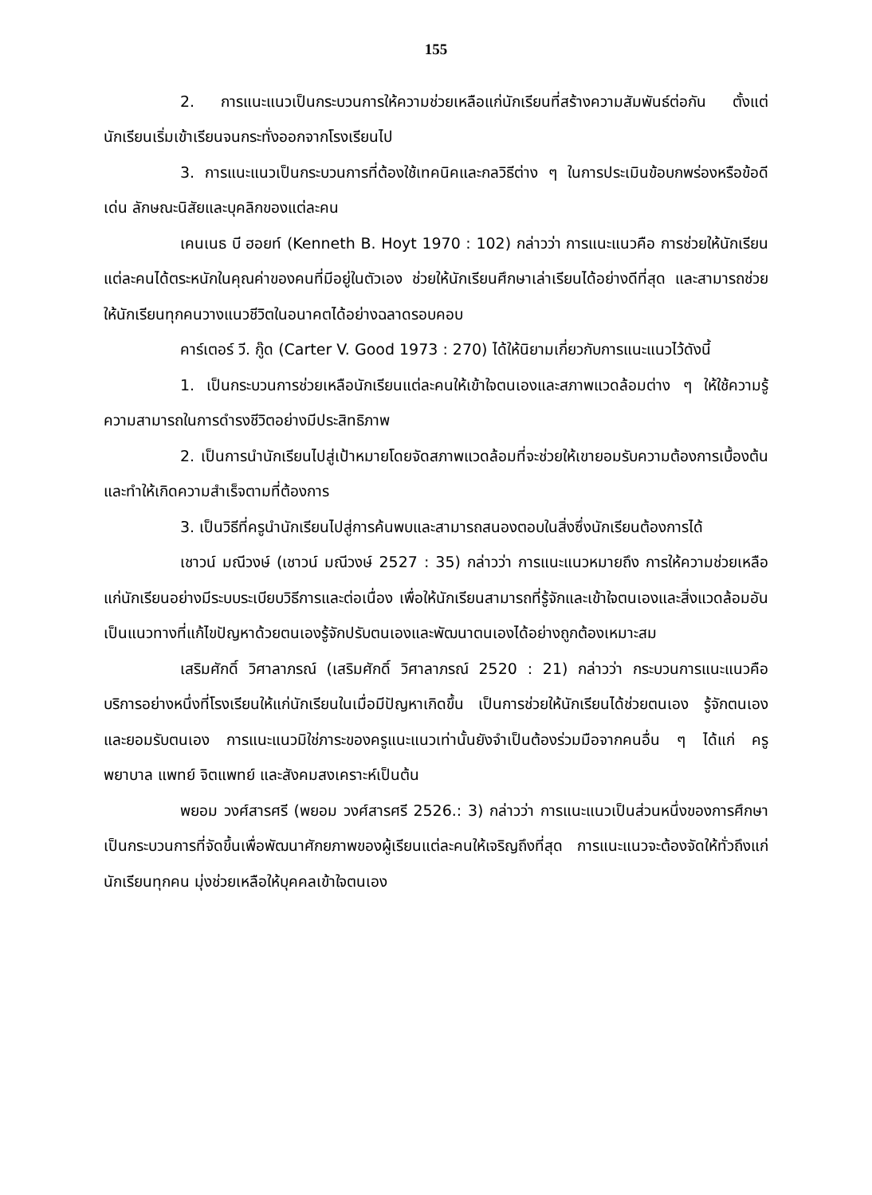155
2. การแนะแนวเป็นกระบวนการให้ความช่วยเหลือแก่นักเรียนที่สร้างความสัมพันธ์ต่อกัน ตั้งแต่นักเรียนเริ่มเข้าเรียนจนกระทั่งออกจากโรงเรียนไป
3. การแนะแนวเป็นกระบวนการที่ต้องใช้เทคนิคและกลวิธีต่าง ๆ ในการประเมินข้อบกพร่องหรือข้อดีเด่น ลักษณะนิสัยและบุคลิกของแต่ละคน
เคนเนธ บี ฮอยท์ (Kenneth B. Hoyt 1970 : 102) กล่าวว่า การแนะแนวคือ การช่วยให้นักเรียนแต่ละคนได้ตระหนักในคุณค่าของคนที่มีอยู่ในตัวเอง ช่วยให้นักเรียนศึกษาเล่าเรียนได้อย่างดีที่สุด และสามารถช่วยให้นักเรียนทุกคนวางแนวชีวิตในอนาคตได้อย่างฉลาดรอบคอบ
คาร์เตอร์ วี. กู๊ด (Carter V. Good 1973 : 270) ได้ให้นิยามเกี่ยวกับการแนะแนวไว้ดังนี้
1. เป็นกระบวนการช่วยเหลือนักเรียนแต่ละคนให้เข้าใจตนเองและสภาพแวดล้อมต่าง ๆ ให้ใช้ความรู้ความสามารถในการดำรงชีวิตอย่างมีประสิทธิภาพ
2. เป็นการนำนักเรียนไปสู่เป้าหมายโดยจัดสภาพแวดล้อมที่จะช่วยให้เขายอมรับความต้องการเบื้องต้น และทำให้เกิดความสำเร็จตามที่ต้องการ
3. เป็นวิธีที่ครูนำนักเรียนไปสู่การค้นพบและสามารถสนองตอบในสิ่งซึ่งนักเรียนต้องการได้
เชาวน์ มณีวงษ์ (เชาวน์ มณีวงษ์ 2527 : 35) กล่าวว่า การแนะแนวหมายถึง การให้ความช่วยเหลือแก่นักเรียนอย่างมีระบบระเบียบวิธีการและต่อเนื่อง เพื่อให้นักเรียนสามารถที่รู้จักและเข้าใจตนเองและสิ่งแวดล้อมอันเป็นแนวทางที่แก้ไขปัญหาด้วยตนเองรู้จักปรับตนเองและพัฒนาตนเองได้อย่างถูกต้องเหมาะสม
เสริมศักดิ์ วิศาลาภรณ์ (เสริมศักดิ์ วิศาลาภรณ์ 2520 : 21) กล่าวว่า กระบวนการแนะแนวคือ บริการอย่างหนึ่งที่โรงเรียนให้แก่นักเรียนในเมื่อมีปัญหาเกิดขึ้น เป็นการช่วยให้นักเรียนได้ช่วยตนเอง รู้จักตนเอง และยอมรับตนเอง การแนะแนวมิใช่ภาระของครูแนะแนวเท่านั้นยังจำเป็นต้องร่วมมือจากคนอื่น ๆ ได้แก่ ครู พยาบาล แพทย์ จิตแพทย์ และสังคมสงเคราะห์เป็นต้น
พยอม วงศ์สารศรี (พยอม วงศ์สารศรี 2526.: 3) กล่าวว่า การแนะแนวเป็นส่วนหนึ่งของการศึกษา เป็นกระบวนการที่จัดขึ้นเพื่อพัฒนาศักยภาพของผู้เรียนแต่ละคนให้เจริญถึงที่สุด การแนะแนวจะต้องจัดให้ทั่วถึงแก่นักเรียนทุกคน มุ่งช่วยเหลือให้บุคคลเข้าใจตนเอง